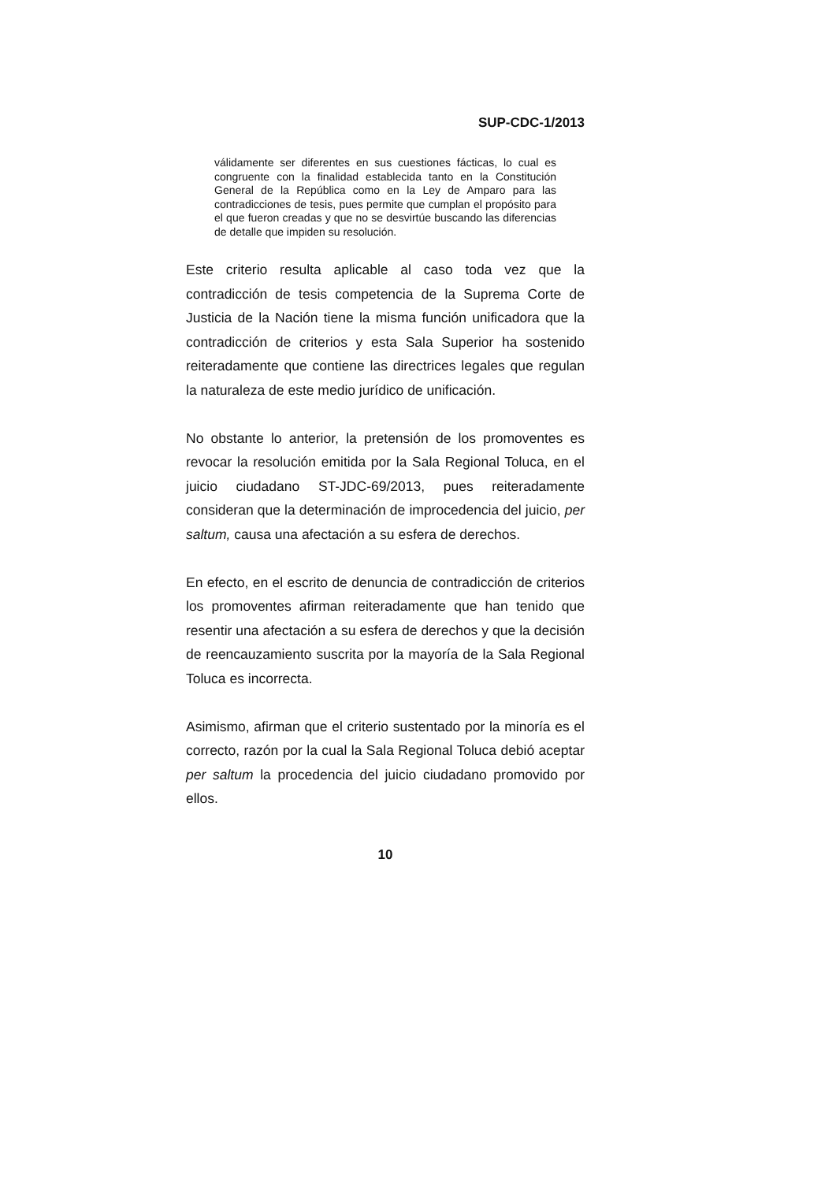SUP-CDC-1/2013
válidamente ser diferentes en sus cuestiones fácticas, lo cual es congruente con la finalidad establecida tanto en la Constitución General de la República como en la Ley de Amparo para las contradicciones de tesis, pues permite que cumplan el propósito para el que fueron creadas y que no se desvirtúe buscando las diferencias de detalle que impiden su resolución.
Este criterio resulta aplicable al caso toda vez que la contradicción de tesis competencia de la Suprema Corte de Justicia de la Nación tiene la misma función unificadora que la contradicción de criterios y esta Sala Superior ha sostenido reiteradamente que contiene las directrices legales que regulan la naturaleza de este medio jurídico de unificación.
No obstante lo anterior, la pretensión de los promoventes es revocar la resolución emitida por la Sala Regional Toluca, en el juicio ciudadano ST-JDC-69/2013, pues reiteradamente consideran que la determinación de improcedencia del juicio, per saltum, causa una afectación a su esfera de derechos.
En efecto, en el escrito de denuncia de contradicción de criterios los promoventes afirman reiteradamente que han tenido que resentir una afectación a su esfera de derechos y que la decisión de reencauzamiento suscrita por la mayoría de la Sala Regional Toluca es incorrecta.
Asimismo, afirman que el criterio sustentado por la minoría es el correcto, razón por la cual la Sala Regional Toluca debió aceptar per saltum la procedencia del juicio ciudadano promovido por ellos.
10